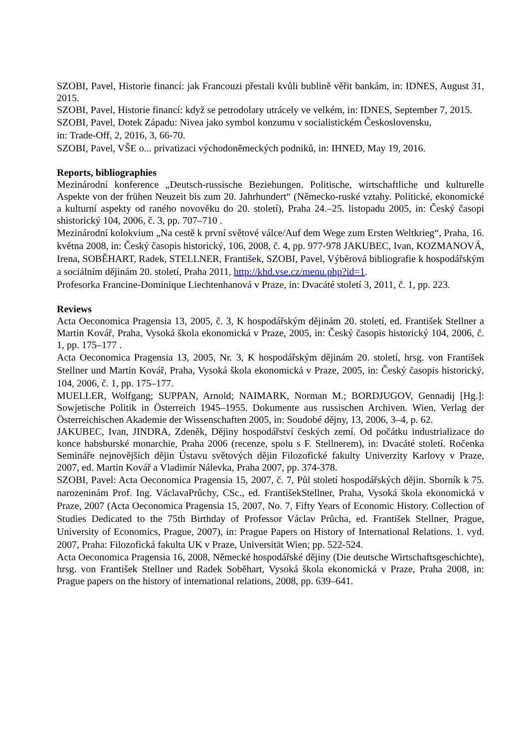SZOBI, Pavel, Historie financí: jak Francouzi přestali kvůli bublině věřit bankám, in: IDNES, August 31, 2015.
SZOBI, Pavel, Historie financí: když se petrodolary utrácely ve velkém, in: IDNES, September 7, 2015.
SZOBI, Pavel, Dotek Západu: Nivea jako symbol konzumu v socialistickém Československu,
in: Trade-Off, 2, 2016, 3, 66-70.
SZOBI, Pavel, VŠE o... privatizaci východoněmeckých podniků, in: IHNED, May 19, 2016.
Reports, bibliographies
Mezinárodní konference „Deutsch-russische Beziehungen. Politische, wirtschaftliche und kulturelle Aspekte von der frühen Neuzeit bis zum 20. Jahrhundert“ (Německo-ruské vztahy. Politické, ekonomické a kulturní aspekty od raného novověku do 20. století), Praha 24.–25. listopadu 2005, in: Český časopi shistorický 104, 2006, č. 3, pp. 707–710 .
Mezinárodní kolokvium „Na cestě k první světové válce/Auf dem Wege zum Ersten Weltkrieg“, Praha, 16. května 2008, in: Český časopis historický, 106, 2008, č. 4, pp. 977-978 JAKUBEC, Ivan, KOZMANOVÁ, Irena, SOBĚHART, Radek, STELLNER, František, SZOBI, Pavel, Výběrová bibliografie k hospodářským a sociálním dějinám 20. století, Praha 2011, http://khd.vse.cz/menu.php?id=1.
Profesorka Francine-Dominique Liechtenhanová v Praze, in: Dvacáté století 3, 2011, č. 1, pp. 223.
Reviews
Acta Oeconomica Pragensia 13, 2005, č. 3, K hospodářským dějinám 20. století, ed. František Stellner a Martin Kovář, Praha, Vysoká škola ekonomická v Praze, 2005, in: Český časopis historický 104, 2006, č. 1, pp. 175–177 .
Acta Oeconomica Pragensia 13, 2005, Nr. 3, K hospodářským dějinám 20. století, hrsg. von František Stellner und Martin Kovář, Praha, Vysoká škola ekonomická v Praze, 2005, in: Český časopis historický, 104, 2006, č. 1, pp. 175–177.
MUELLER, Wolfgang; SUPPAN, Arnold; NAIMARK, Norman M.; BORDJUGOV, Gennadij [Hg.]: Sowjetische Politik in Österreich 1945–1955. Dokumente aus russischen Archiven. Wien, Verlag der Österreichischen Akademie der Wissenschaften 2005, in: Soudobé dějny, 13, 2006, 3–4, p. 62.
JAKUBEC, Ivan, JINDRA, Zdeněk, Dějiny hospodářství českých zemí. Od počátku industrializace do konce habsburské monarchie, Praha 2006 (recenze, spolu s F. Stellnerem), in: Dvacáté století. Ročenka Semináře nejnovějších dějin Ústavu světových dějin Filozofické fakulty Univerzity Karlovy v Praze, 2007, ed. Martin Kovář a Vladimír Nálevka, Praha 2007, pp. 374-378.
SZOBI, Pavel: Acta Oeconomica Pragensia 15, 2007, č. 7, Půl století hospodářských dějin. Sborník k 75. narozeninám Prof. Ing. VáclavaPrůchy, CSc., ed. FrantišekStellner, Praha, Vysoká škola ekonomická v Praze, 2007 (Acta Oeconomica Pragensia 15, 2007, No. 7, Fifty Years of Economic History. Collection of Studies Dedicated to the 75th Birthday of Professor Václav Průcha, ed. František Stellner, Prague, University of Economics, Prague, 2007), in: Prague Papers on History of International Relations. 1. vyd. 2007, Praha: Filozofická fakulta UK v Praze, Universität Wien; pp. 522-524.
Acta Oeconomica Pragensia 16, 2008, Německé hospodářské dějiny (Die deutsche Wirtschaftsgeschichte), hrsg. von František Stellner und Radek Soběhart, Vysoká škola ekonomická v Praze, Praha 2008, in: Prague papers on the history of international relations, 2008, pp. 639–641.